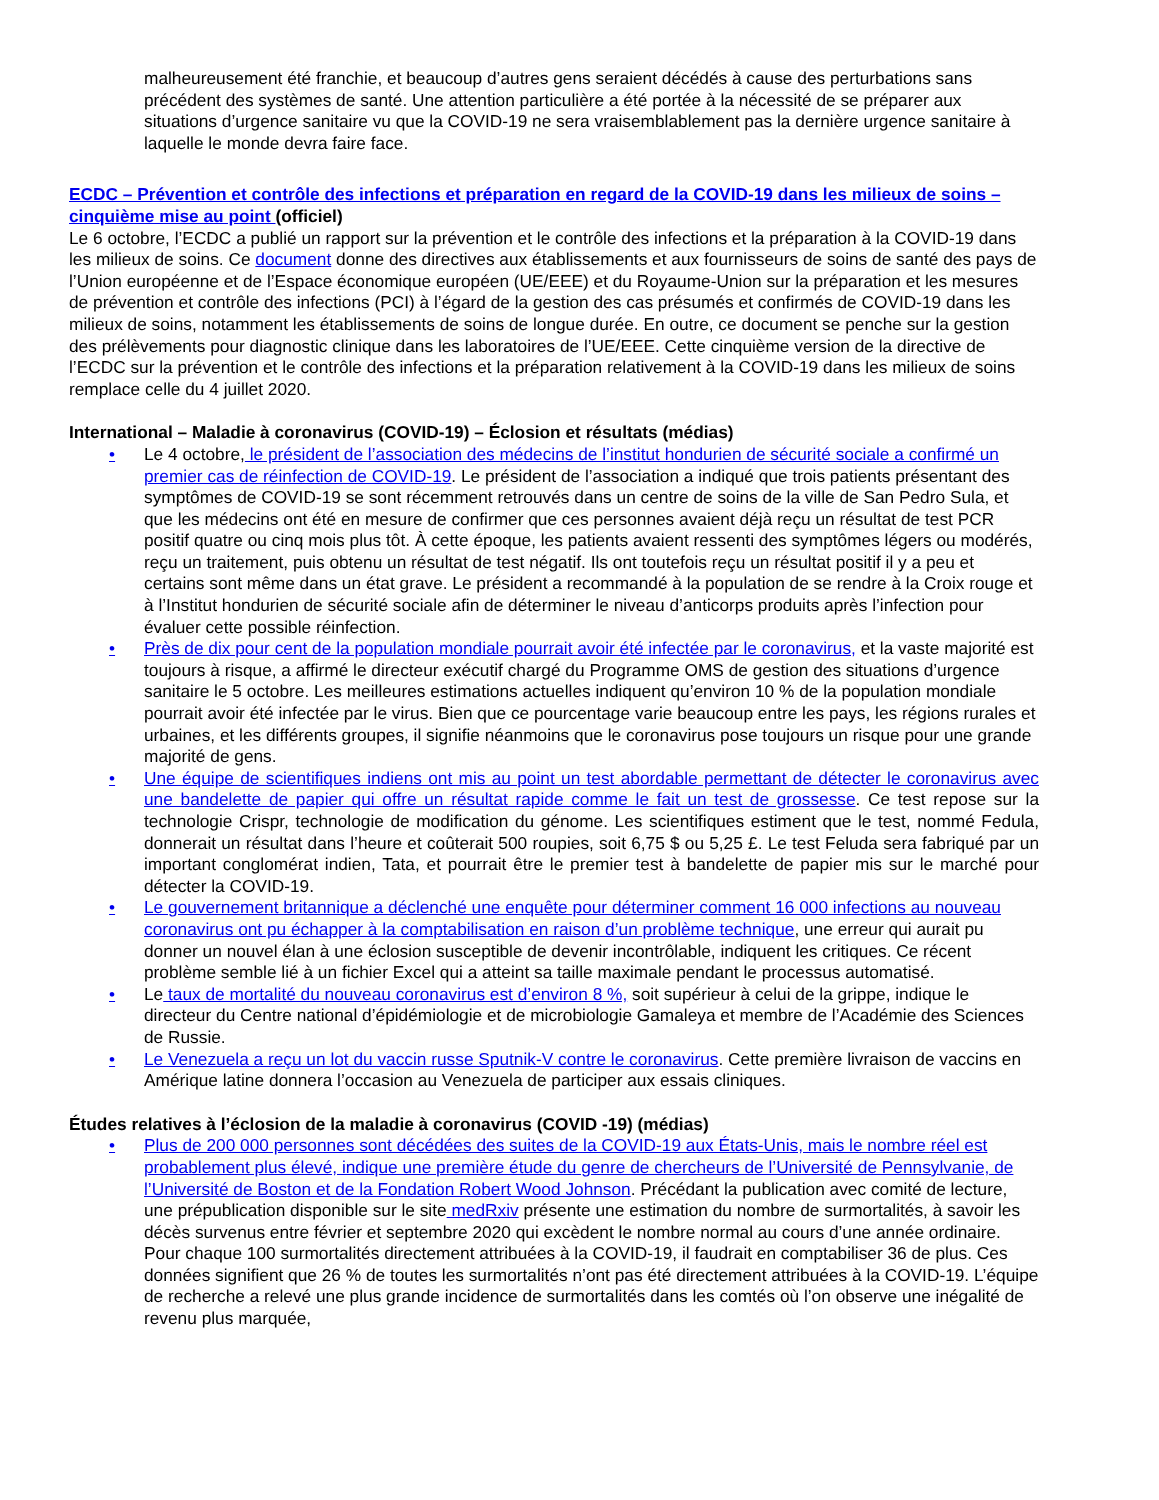malheureusement été franchie, et beaucoup d’autres gens seraient décédés à cause des perturbations sans précédent des systèmes de santé. Une attention particulière a été portée à la nécessité de se préparer aux situations d’urgence sanitaire vu que la COVID-19 ne sera vraisemblablement pas la dernière urgence sanitaire à laquelle le monde devra faire face.
ECDC – Prévention et contrôle des infections et préparation en regard de la COVID-19 dans les milieux de soins – cinquième mise au point (officiel)
Le 6 octobre, l’ECDC a publié un rapport sur la prévention et le contrôle des infections et la préparation à la COVID-19 dans les milieux de soins. Ce document donne des directives aux établissements et aux fournisseurs de soins de santé des pays de l’Union européenne et de l’Espace économique européen (UE/EEE) et du Royaume-Union sur la préparation et les mesures de prévention et contrôle des infections (PCI) à l’égard de la gestion des cas présumés et confirmés de COVID-19 dans les milieux de soins, notamment les établissements de soins de longue durée. En outre, ce document se penche sur la gestion des prélèvements pour diagnostic clinique dans les laboratoires de l’UE/EEE. Cette cinquième version de la directive de l’ECDC sur la prévention et le contrôle des infections et la préparation relativement à la COVID-19 dans les milieux de soins remplace celle du 4 juillet 2020.
International – Maladie à coronavirus (COVID-19) – Éclosion et résultats (médias)
• Le 4 octobre, le président de l’association des médecins de l’institut hondurien de sécurité sociale a confirmé un premier cas de réinfection de COVID-19. Le président de l’association a indiqué que trois patients présentant des symptômes de COVID-19 se sont récemment retrouvés dans un centre de soins de la ville de San Pedro Sula, et que les médecins ont été en mesure de confirmer que ces personnes avaient déjà reçu un résultat de test PCR positif quatre ou cinq mois plus tôt. À cette époque, les patients avaient ressenti des symptômes légers ou modérés, reçu un traitement, puis obtenu un résultat de test négatif. Ils ont toutefois reçu un résultat positif il y a peu et certains sont même dans un état grave. Le président a recommandé à la population de se rendre à la Croix rouge et à l’Institut hondurien de sécurité sociale afin de déterminer le niveau d’anticorps produits après l’infection pour évaluer cette possible réinfection.
• Près de dix pour cent de la population mondiale pourrait avoir été infectée par le coronavirus, et la vaste majorité est toujours à risque, a affirmé le directeur exécutif chargé du Programme OMS de gestion des situations d’urgence sanitaire le 5 octobre. Les meilleures estimations actuelles indiquent qu’environ 10 % de la population mondiale pourrait avoir été infectée par le virus. Bien que ce pourcentage varie beaucoup entre les pays, les régions rurales et urbaines, et les différents groupes, il signifie néanmoins que le coronavirus pose toujours un risque pour une grande majorité de gens.
• Une équipe de scientifiques indiens ont mis au point un test abordable permettant de détecter le coronavirus avec une bandelette de papier qui offre un résultat rapide comme le fait un test de grossesse. Ce test repose sur la technologie Crispr, technologie de modification du génome. Les scientifiques estiment que le test, nommé Fedula, donnerait un résultat dans l’heure et coûterait 500 roupies, soit 6,75 $ ou 5,25 £. Le test Feluda sera fabriqué par un important conglomérat indien, Tata, et pourrait être le premier test à bandelette de papier mis sur le marché pour détecter la COVID-19.
• Le gouvernement britannique a déclenché une enquête pour déterminer comment 16 000 infections au nouveau coronavirus ont pu échapper à la comptabilisation en raison d’un problème technique, une erreur qui aurait pu donner un nouvel élan à une éclosion susceptible de devenir incontrôlable, indiquent les critiques. Ce récent problème semble lié à un fichier Excel qui a atteint sa taille maximale pendant le processus automatisé.
• Le taux de mortalité du nouveau coronavirus est d’environ 8 %, soit supérieur à celui de la grippe, indique le directeur du Centre national d’épidémiologie et de microbiologie Gamaleya et membre de l’Académie des Sciences de Russie.
• Le Venezuela a reçu un lot du vaccin russe Sputnik-V contre le coronavirus. Cette première livraison de vaccins en Amérique latine donnera l’occasion au Venezuela de participer aux essais cliniques.
Études relatives à l’éclosion de la maladie à coronavirus (COVID -19) (médias)
• Plus de 200 000 personnes sont décédées des suites de la COVID-19 aux États-Unis, mais le nombre réel est probablement plus élevé, indique une première étude du genre de chercheurs de l’Université de Pennsylvanie, de l’Université de Boston et de la Fondation Robert Wood Johnson. Précédant la publication avec comité de lecture, une prépublication disponible sur le site medRxiv présente une estimation du nombre de surmortalités, à savoir les décès survenus entre février et septembre 2020 qui excèdent le nombre normal au cours d’une année ordinaire. Pour chaque 100 surmortalités directement attribuées à la COVID-19, il faudrait en comptabiliser 36 de plus. Ces données signifient que 26 % de toutes les surmortalités n’ont pas été directement attribuées à la COVID-19. L’équipe de recherche a relevé une plus grande incidence de surmortalités dans les comtés où l’on observe une inégalité de revenu plus marquée,